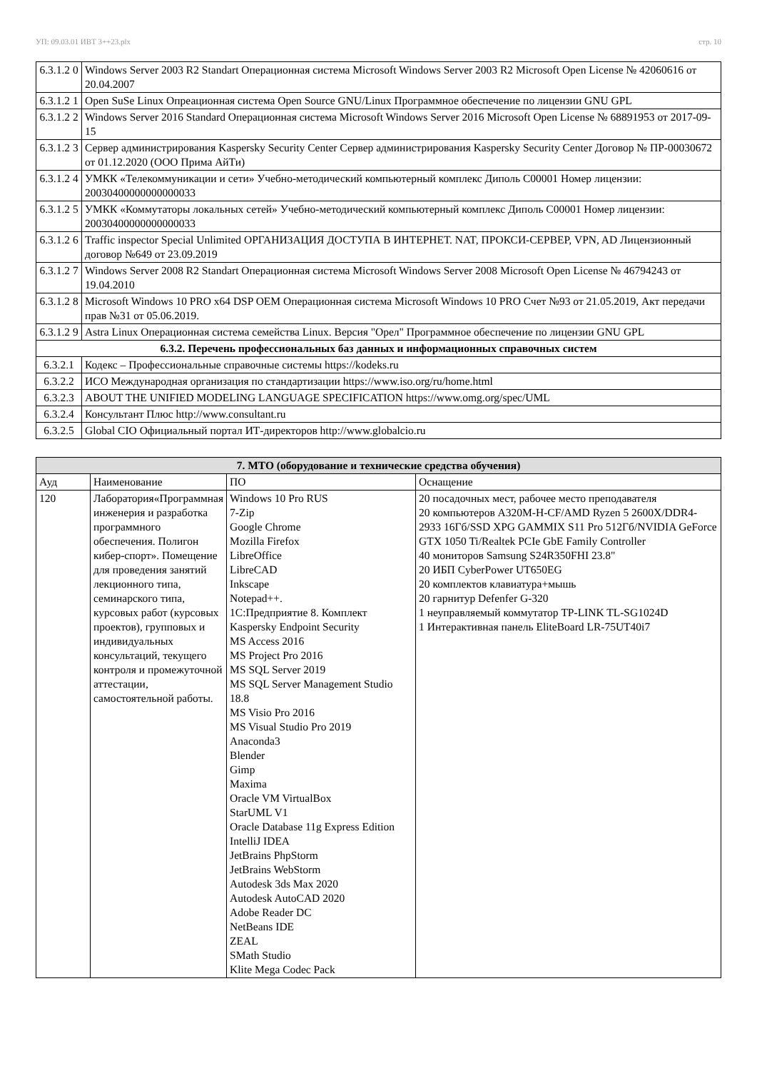УП: 09.03.01 ИВТ 3++23.plx стр. 10
| 6.3.1.2 0 | Windows Server 2003 R2 Standart Операционная система Microsoft Windows Server 2003 R2 Microsoft Open License № 42060616 от 20.04.2007 |
| 6.3.1.2 1 | Open SuSe Linux Опреационная система Open Source GNU/Linux Программное обеспечение по лицензии GNU GPL |
| 6.3.1.2 2 | Windows Server 2016 Standard Операционная система Microsoft Windows Server 2016 Microsoft Open License № 68891953 от 2017-09-15 |
| 6.3.1.2 3 | Сервер администрирования Kaspersky Security Center Сервер администрирования Kaspersky Security Center Договор № ПР-00030672 от 01.12.2020 (ООО Прима АйТи) |
| 6.3.1.2 4 | УМКК «Телекоммуникации и сети» Учебно-методический компьютерный комплекс Диполь С00001 Номер лицензии: 20030400000000000033 |
| 6.3.1.2 5 | УМКК «Коммутаторы локальных сетей» Учебно-методический компьютерный комплекс Диполь С00001 Номер лицензии: 20030400000000000033 |
| 6.3.1.2 6 | Traffic inspector Special Unlimited ОРГАНИЗАЦИЯ ДОСТУПА В ИНТЕРНЕТ. NAT, ПРОКСИ-СЕРВЕР, VPN, AD Лицензионный договор №649 от 23.09.2019 |
| 6.3.1.2 7 | Windows Server 2008 R2 Standart Операционная система Microsoft Windows Server 2008 Microsoft Open License № 46794243 от 19.04.2010 |
| 6.3.1.2 8 | Microsoft Windows 10 PRO x64 DSP OEM Операционная система Microsoft Windows 10 PRO Счет №93 от 21.05.2019, Акт передачи прав №31 от 05.06.2019. |
| 6.3.1.2 9 | Astra Linux Операционная система семейства Linux. Версия "Орел" Программное обеспечение по лицензии GNU GPL |
| 6.3.2. Перечень профессиональных баз данных и информационных справочных систем | |
| 6.3.2.1 | Кодекс – Профессиональные справочные системы https://kodeks.ru |
| 6.3.2.2 | ИСО Международная организация по стандартизации https://www.iso.org/ru/home.html |
| 6.3.2.3 | ABOUT THE UNIFIED MODELING LANGUAGE SPECIFICATION https://www.omg.org/spec/UML |
| 6.3.2.4 | Консультант Плюс http://www.consultant.ru |
| 6.3.2.5 | Global CIO Официальный портал ИТ-директоров http://www.globalcio.ru |
| 7. МТО (оборудование и технические средства обучения) | | | |
| --- | --- | --- | --- |
| Ауд | Наименование | ПО | Оснащение |
| 120 | Лаборатория«Программная инженерия и разработка программного обеспечения. Полигон кибер-спорт». Помещение для проведения занятий лекционного типа, семинарского типа, курсовых работ (курсовых проектов), групповых и индивидуальных консультаций, текущего контроля и промежуточной аттестации, самостоятельной работы. | Windows 10 Pro RUS 7-Zip Google Chrome Mozilla Firefox LibreOffice LibreCAD Inkscape Notepad++. 1С:Предприятие 8. Комплект Kaspersky Endpoint Security MS Access 2016 MS Project Pro 2016 MS SQL Server 2019 MS SQL Server Management Studio 18.8 MS Visio Pro 2016 MS Visual Studio Pro 2019 Anaconda3 Blender Gimp Maxima Oracle VM VirtualBox StarUML V1 Oracle Database 11g Express Edition IntelliJ IDEA JetBrains PhpStorm JetBrains WebStorm Autodesk 3ds Max 2020 Autodesk AutoCAD 2020 Adobe Reader DC NetBeans IDE ZEAL SMath Studio Klite Mega Codec Pack | 20 посадочных мест, рабочее место преподавателя 20 компьютеров A320M-H-CF/AMD Ryzen 5 2600X/DDR4-2933 16Гб/SSD XPG GAMMIX S11 Pro 512Гб/NVIDIA GeForce GTX 1050 Ti/Realtek PCIe GbE Family Controller 40 мониторов Samsung S24R350FHI 23.8" 20 ИБП CyberPower UT650EG 20 комплектов клавиатура+мышь 20 гарнитур Defenfer G-320 1 неуправляемый коммутатор TP-LINK TL-SG1024D 1 Интерактивная панель EliteBoard LR-75UT40i7 |